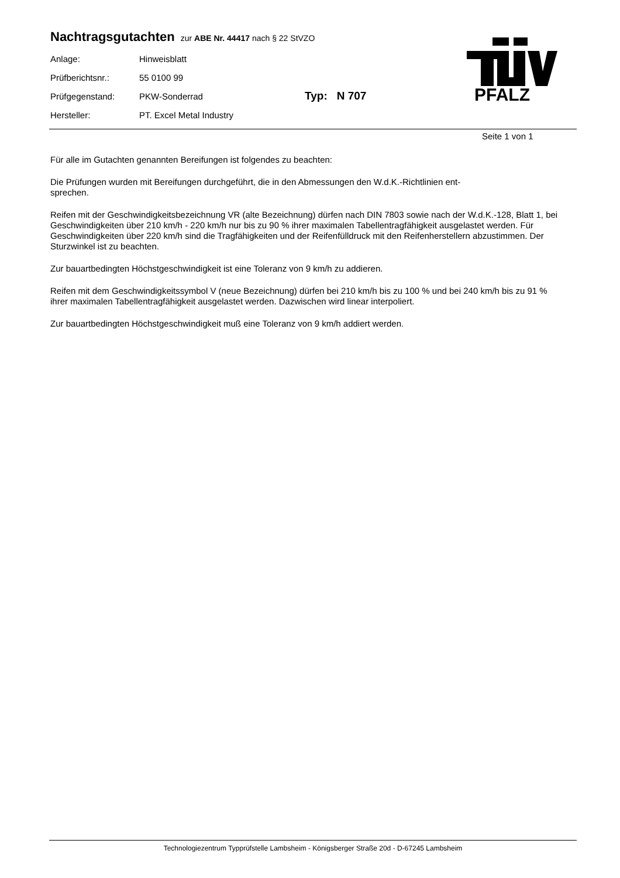Nachtragsgutachten zur ABE Nr. 44417 nach § 22 StVZO
| Anlage: | Hinweisblatt |
| Prüfberichtsnr.: | 55 0100 99 |
| Prüfgegenstand: | PKW-Sonderrad Typ: N 707 |
| Hersteller: | PT. Excel Metal Industry |
PFALZ
Seite 1 von 1
Für alle im Gutachten genannten Bereifungen ist folgendes zu beachten:
Die Prüfungen wurden mit Bereifungen durchgeführt, die in den Abmessungen den W.d.K.-Richtlinien ent-
sprechen.
Reifen mit der Geschwindigkeitsbezeichnung VR (alte Bezeichnung) dürfen nach DIN 7803 sowie nach der W.d.K.-128, Blatt 1, bei Geschwindigkeiten über 210 km/h - 220 km/h nur bis zu 90 % ihrer maximalen Tabellentragfähigkeit ausgelastet werden. Für Geschwindigkeiten über 220 km/h sind die Tragfähigkeiten und der Reifenfülldruck mit den Reifenherstellern abzustimmen. Der Sturzwinkel ist zu beachten.
Zur bauartbedingten Höchstgeschwindigkeit ist eine Toleranz von 9 km/h zu addieren.
Reifen mit dem Geschwindigkeitssymbol V (neue Bezeichnung) dürfen bei 210 km/h bis zu 100 % und bei 240 km/h bis zu 91 % ihrer maximalen Tabellentragfähigkeit ausgelastet werden. Dazwischen wird linear interpoliert.
Zur bauartbedingten Höchstgeschwindigkeit muß eine Toleranz von 9 km/h addiert werden.
Technologiezentrum Typprüfstelle Lambsheim - Königsberger Straße 20d - D-67245 Lambsheim